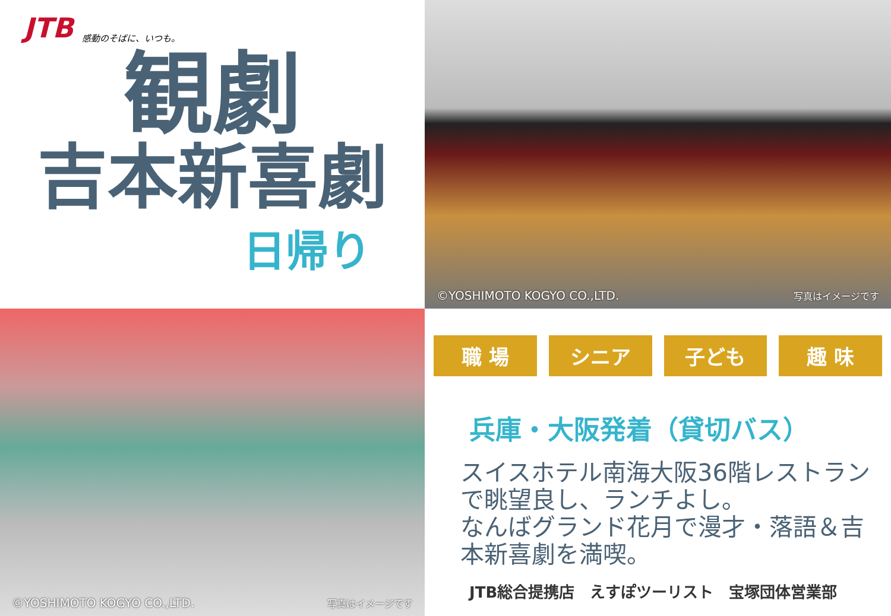JTB 感動のそばに、いつも。
観劇
吉本新喜劇
日帰り
©YOSHIMOTO KOGYO CO.,LTD. 写真はイメージです
©YOSHIMOTO KOGYO CO.,LTD. 写真はイメージです
職 場 シニア 子ども 趣 味
兵庫・大阪発着（貸切バス）
スイスホテル南海大阪36階レストランで眺望良し、ランチよし。
なんばグランド花月で漫才・落語＆吉本新喜劇を満喫。
JTB総合提携店　えすぽツーリスト　宝塚団体営業部